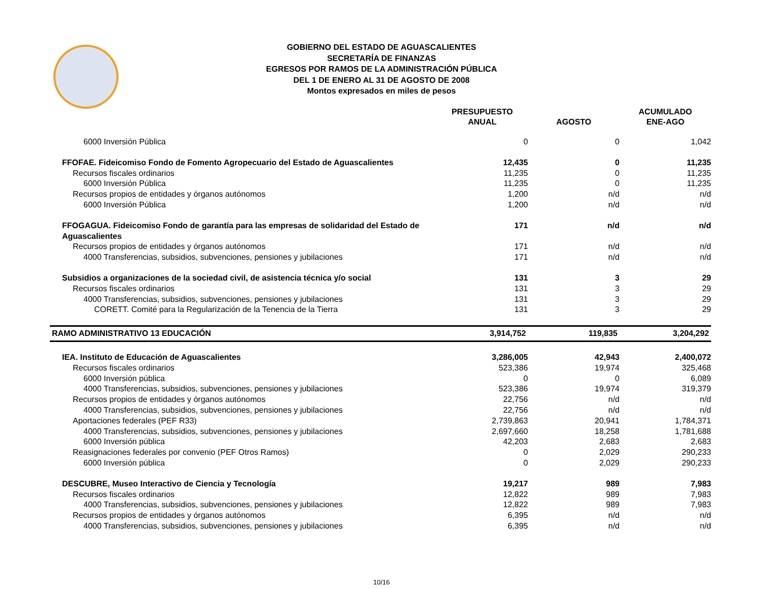GOBIERNO DEL ESTADO DE AGUASCALIENTES
SECRETARÍA DE FINANZAS
EGRESOS POR RAMOS DE LA ADMINISTRACIÓN PÚBLICA
DEL 1 DE ENERO AL 31 DE AGOSTO DE 2008
Montos expresados en miles de pesos
| | PRESUPUESTO ANUAL | AGOSTO | ACUMULADO ENE-AGO |
| --- | --- | --- | --- |
| 6000 Inversión Pública | 0 | 0 | 1,042 |
| FFOFAE. Fideicomiso Fondo de Fomento Agropecuario del Estado de Aguascalientes | 12,435 | 0 | 11,235 |
| Recursos fiscales ordinarios | 11,235 | 0 | 11,235 |
| 6000 Inversión Pública | 11,235 | 0 | 11,235 |
| Recursos propios de entidades y órganos autónomos | 1,200 | n/d | n/d |
| 6000 Inversión Pública | 1,200 | n/d | n/d |
| FFOGAGUA. Fideicomiso Fondo de garantía para las empresas de solidaridad del Estado de Aguascalientes | 171 | n/d | n/d |
| Recursos propios de entidades y órganos autónomos | 171 | n/d | n/d |
| 4000 Transferencias, subsidios, subvenciones, pensiones y jubilaciones | 171 | n/d | n/d |
| Subsidios a organizaciones de la sociedad civil, de asistencia técnica y/o social | 131 | 3 | 29 |
| Recursos fiscales ordinarios | 131 | 3 | 29 |
| 4000 Transferencias, subsidios, subvenciones, pensiones y jubilaciones | 131 | 3 | 29 |
| CORETT. Comité para la Regularización de la Tenencia de la Tierra | 131 | 3 | 29 |
| RAMO ADMINISTRATIVO 13 EDUCACIÓN | 3,914,752 | 119,835 | 3,204,292 |
| IEA. Instituto de Educación de Aguascalientes | 3,286,005 | 42,943 | 2,400,072 |
| Recursos fiscales ordinarios | 523,386 | 19,974 | 325,468 |
| 6000 Inversión pública | 0 | 0 | 6,089 |
| 4000 Transferencias, subsidios, subvenciones, pensiones y jubilaciones | 523,386 | 19,974 | 319,379 |
| Recursos propios de entidades y órganos autónomos | 22,756 | n/d | n/d |
| 4000 Transferencias, subsidios, subvenciones, pensiones y jubilaciones | 22,756 | n/d | n/d |
| Aportaciones federales (PEF R33) | 2,739,863 | 20,941 | 1,784,371 |
| 4000 Transferencias, subsidios, subvenciones, pensiones y jubilaciones | 2,697,660 | 18,258 | 1,781,688 |
| 6000 Inversión pública | 42,203 | 2,683 | 2,683 |
| Reasignaciones federales por convenio (PEF Otros Ramos) | 0 | 2,029 | 290,233 |
| 6000 Inversión pública | 0 | 2,029 | 290,233 |
| DESCUBRE, Museo Interactivo de Ciencia y Tecnología | 19,217 | 989 | 7,983 |
| Recursos fiscales ordinarios | 12,822 | 989 | 7,983 |
| 4000 Transferencias, subsidios, subvenciones, pensiones y jubilaciones | 12,822 | 989 | 7,983 |
| Recursos propios de entidades y órganos autónomos | 6,395 | n/d | n/d |
| 4000 Transferencias, subsidios, subvenciones, pensiones y jubilaciones | 6,395 | n/d | n/d |
10/16